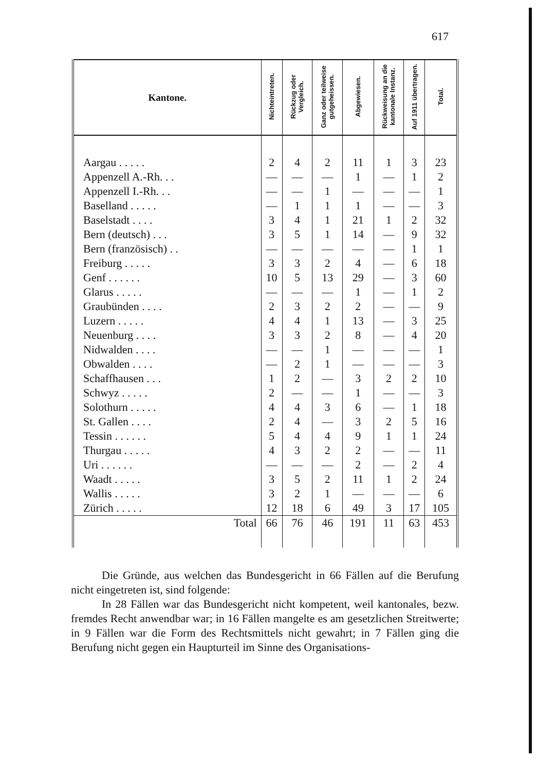617
| Kantone. | Nichteintreten. | Rückzug oder Vergleich. | Ganz oder teilweise gutgeheissen. | Abgewiesen. | Rückweisung an die kantonale Instanz. | Auf 1911 übertragen. | Total. |
| --- | --- | --- | --- | --- | --- | --- | --- |
| Aargau . . . . . | 2 | 4 | 2 | 11 | 1 | 3 | 23 |
| Appenzell A.-Rh. . . | — | — | — | 1 | — | 1 | 2 |
| Appenzell I.-Rh. . . | — | — | 1 | — | — | — | 1 |
| Baselland . . . . . | — | 1 | 1 | 1 | — | — | 3 |
| Baselstadt . . . . | 3 | 4 | 1 | 21 | 1 | 2 | 32 |
| Bern (deutsch) . . . | 3 | 5 | 1 | 14 | — | 9 | 32 |
| Bern (französisch) . . | — | — | — | — | — | 1 | 1 |
| Freiburg . . . . . | 3 | 3 | 2 | 4 | — | 6 | 18 |
| Genf . . . . . . | 10 | 5 | 13 | 29 | — | 3 | 60 |
| Glarus . . . . . | — | — | — | 1 | — | 1 | 2 |
| Graubünden . . . . | 2 | 3 | 2 | 2 | — | — | 9 |
| Luzern . . . . . | 4 | 4 | 1 | 13 | — | 3 | 25 |
| Neuenburg . . . . | 3 | 3 | 2 | 8 | — | 4 | 20 |
| Nidwalden . . . . | — | — | 1 | — | — | — | 1 |
| Obwalden . . . . | — | 2 | 1 | — | — | — | 3 |
| Schaffhausen . . . | 1 | 2 | — | 3 | 2 | 2 | 10 |
| Schwyz . . . . . | 2 | — | — | 1 | — | — | 3 |
| Solothurn . . . . . | 4 | 4 | 3 | 6 | — | 1 | 18 |
| St. Gallen . . . . | 2 | 4 | — | 3 | 2 | 5 | 16 |
| Tessin . . . . . . | 5 | 4 | 4 | 9 | 1 | 1 | 24 |
| Thurgau . . . . . | 4 | 3 | 2 | 2 | — | — | 11 |
| Uri . . . . . . | — | — | — | 2 | — | 2 | 4 |
| Waadt . . . . . | 3 | 5 | 2 | 11 | 1 | 2 | 24 |
| Wallis . . . . . | 3 | 2 | 1 | — | — | — | 6 |
| Zürich . . . . . | 12 | 18 | 6 | 49 | 3 | 17 | 105 |
| Total | 66 | 76 | 46 | 191 | 11 | 63 | 453 |
Die Gründe, aus welchen das Bundesgericht in 66 Fällen auf die Berufung nicht eingetreten ist, sind folgende:
In 28 Fällen war das Bundesgericht nicht kompetent, weil kantonales, bezw. fremdes Recht anwendbar war; in 16 Fällen mangelte es am gesetzlichen Streitwerte; in 9 Fällen war die Form des Rechtsmittels nicht gewahrt; in 7 Fällen ging die Berufung nicht gegen ein Haupturteil im Sinne des Organisations-